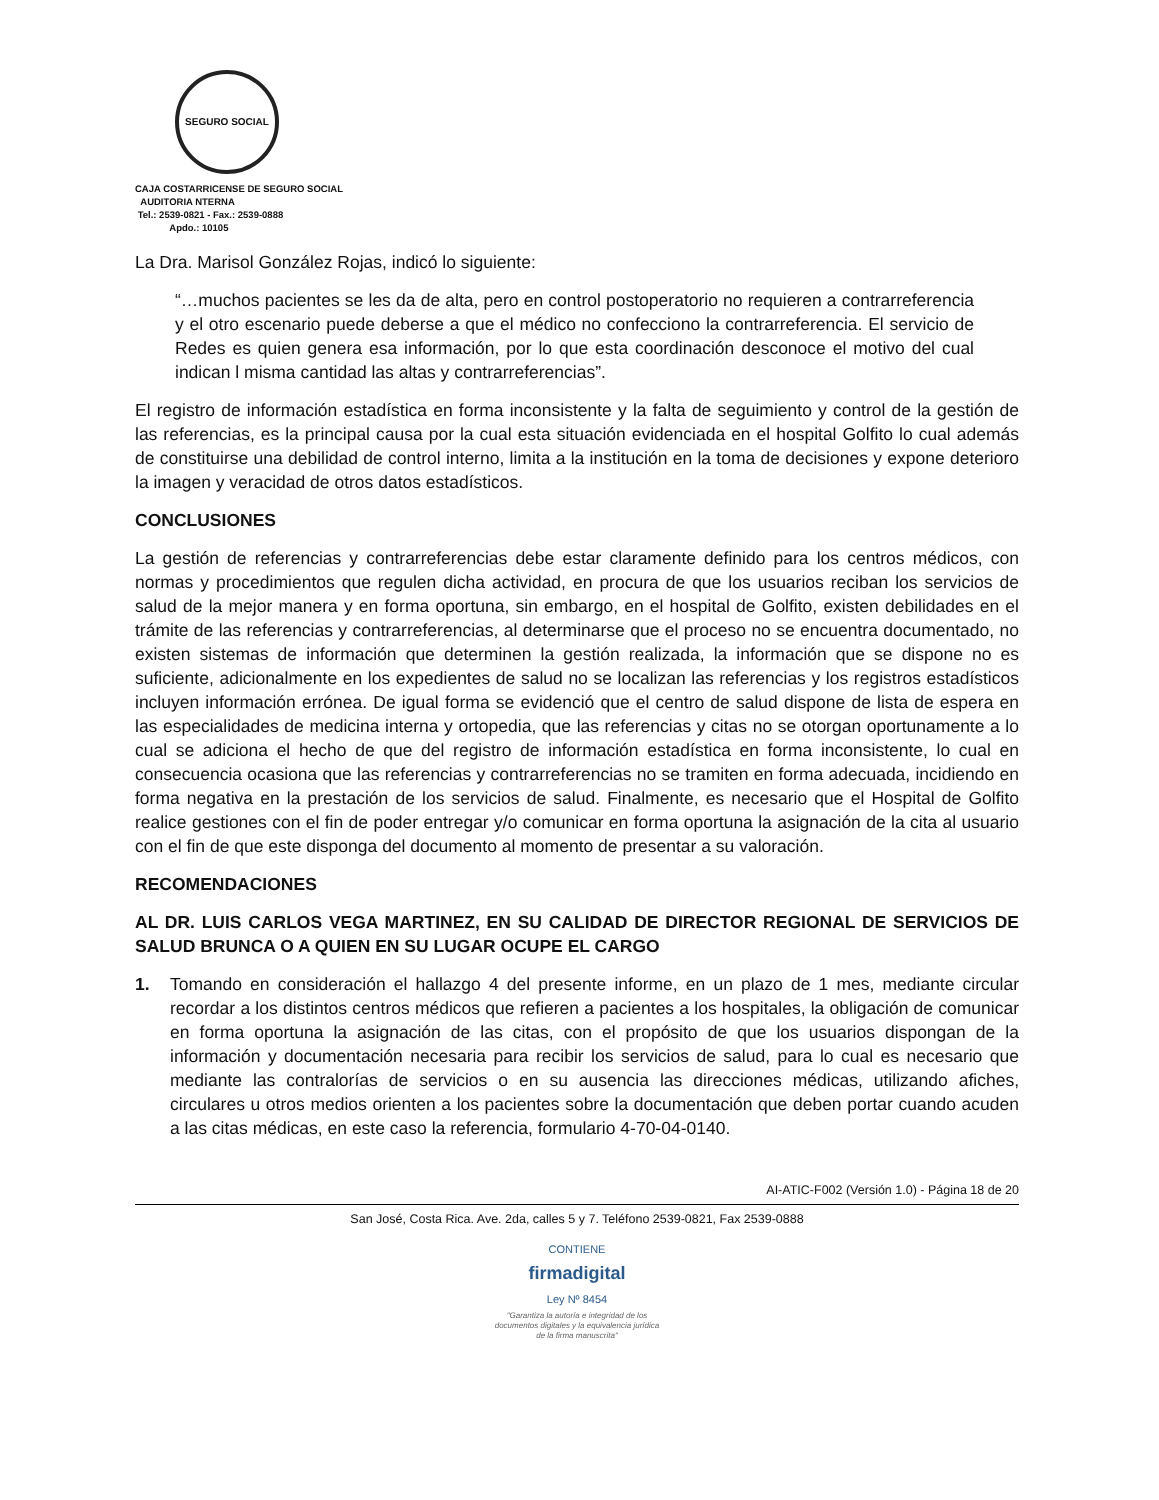SEGURO SOCIAL
CAJA COSTARRICENSE DE SEGURO SOCIAL
AUDITORIA NTERNA
Tel.: 2539-0821 - Fax.: 2539-0888
Apdo.: 10105
La Dra. Marisol González Rojas, indicó lo siguiente:
“…muchos pacientes se les da de alta, pero en control postoperatorio no requieren a contrarreferencia y el otro escenario puede deberse a que el médico no confecciono la contrarreferencia. El servicio de Redes es quien genera esa información, por lo que esta coordinación desconoce el motivo del cual indican l misma cantidad las altas y contrarreferencias”.
El registro de información estadística en forma inconsistente y la falta de seguimiento y control de la gestión de las referencias, es la principal causa por la cual esta situación evidenciada en el hospital Golfito lo cual además de constituirse una debilidad de control interno, limita a la institución en la toma de decisiones y expone deterioro la imagen y veracidad de otros datos estadísticos.
CONCLUSIONES
La gestión de referencias y contrarreferencias debe estar claramente definido para los centros médicos, con normas y procedimientos que regulen dicha actividad, en procura de que los usuarios reciban los servicios de salud de la mejor manera y en forma oportuna, sin embargo, en el hospital de Golfito, existen debilidades en el trámite de las referencias y contrarreferencias, al determinarse que el proceso no se encuentra documentado, no existen sistemas de información que determinen la gestión realizada, la información que se dispone no es suficiente, adicionalmente en los expedientes de salud no se localizan las referencias y los registros estadísticos incluyen información errónea. De igual forma se evidenció que el centro de salud dispone de lista de espera en las especialidades de medicina interna y ortopedia, que las referencias y citas no se otorgan oportunamente a lo cual se adiciona el hecho de que del registro de información estadística en forma inconsistente, lo cual en consecuencia ocasiona que las referencias y contrarreferencias no se tramiten en forma adecuada, incidiendo en forma negativa en la prestación de los servicios de salud. Finalmente, es necesario que el Hospital de Golfito realice gestiones con el fin de poder entregar y/o comunicar en forma oportuna la asignación de la cita al usuario con el fin de que este disponga del documento al momento de presentar a su valoración.
RECOMENDACIONES
AL DR. LUIS CARLOS VEGA MARTINEZ, EN SU CALIDAD DE DIRECTOR REGIONAL DE SERVICIOS DE SALUD BRUNCA O A QUIEN EN SU LUGAR OCUPE EL CARGO
1. Tomando en consideración el hallazgo 4 del presente informe, en un plazo de 1 mes, mediante circular recordar a los distintos centros médicos que refieren a pacientes a los hospitales, la obligación de comunicar en forma oportuna la asignación de las citas, con el propósito de que los usuarios dispongan de la información y documentación necesaria para recibir los servicios de salud, para lo cual es necesario que mediante las contralorías de servicios o en su ausencia las direcciones médicas, utilizando afiches, circulares u otros medios orienten a los pacientes sobre la documentación que deben portar cuando acuden a las citas médicas, en este caso la referencia, formulario 4-70-04-0140.
AI-ATIC-F002 (Versión 1.0) - Página 18 de 20
San José, Costa Rica. Ave. 2da, calles 5 y 7. Teléfono 2539-0821, Fax 2539-0888
CONTIENE
firmadigital
Ley Nº 8454
"Garantiza la autoría e integridad de los documentos digitales y la equivalencia jurídica de la firma manuscrita"